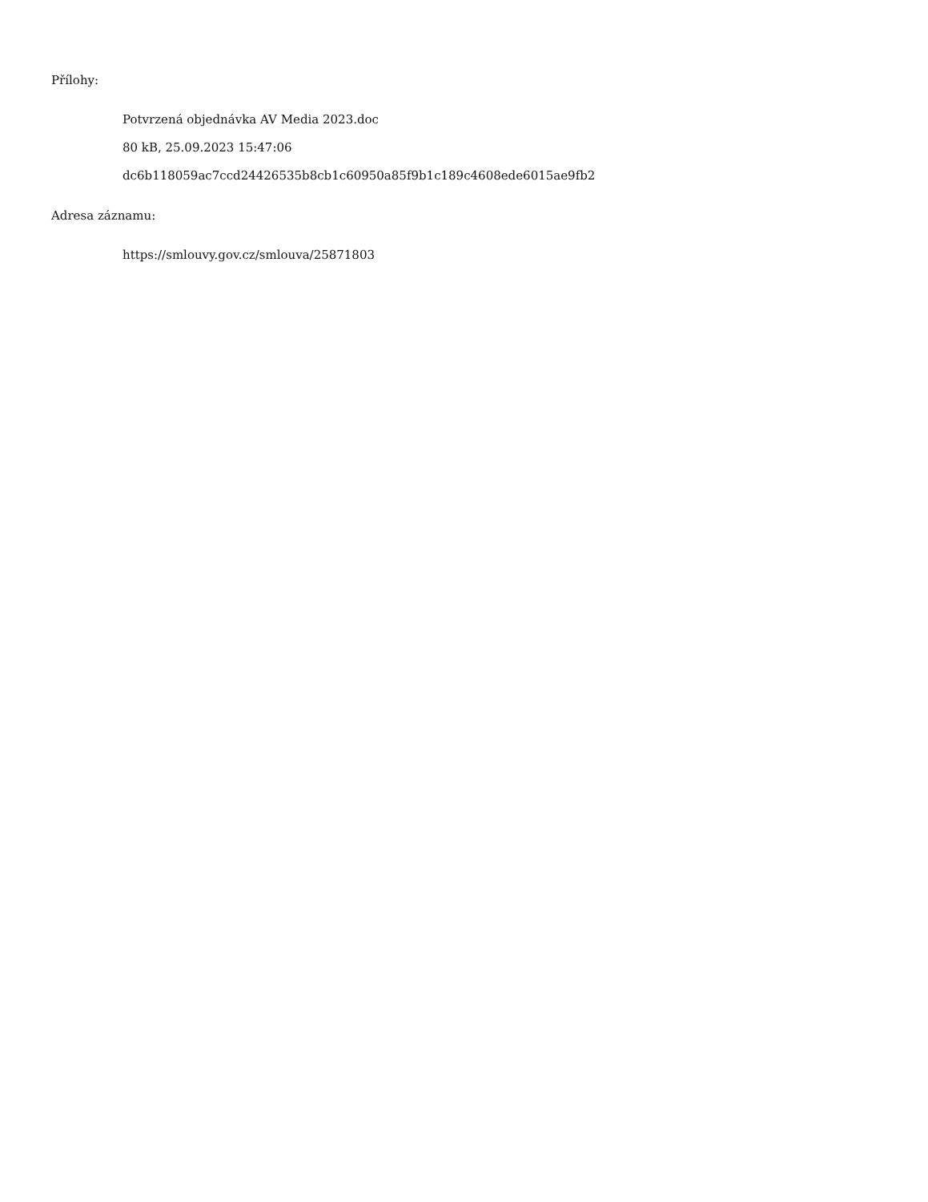Přílohy:
Potvrzená objednávka AV Media 2023.doc
80 kB, 25.09.2023 15:47:06
dc6b118059ac7ccd24426535b8cb1c60950a85f9b1c189c4608ede6015ae9fb2
Adresa záznamu:
https://smlouvy.gov.cz/smlouva/25871803